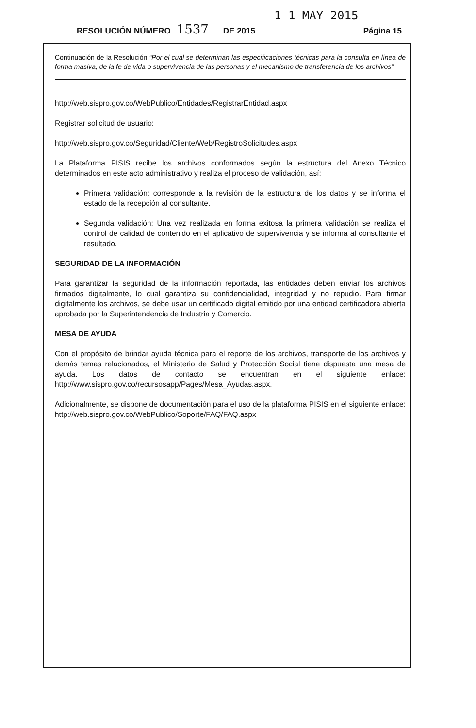1 1 MAY 2015
RESOLUCIÓN NÚMERO 1537 DE 2015 Página 15
Continuación de la Resolución “Por el cual se determinan las especificaciones técnicas para la consulta en línea de forma masiva, de la fe de vida o supervivencia de las personas y el mecanismo de transferencia de los archivos”
http://web.sispro.gov.co/WebPublico/Entidades/RegistrarEntidad.aspx
Registrar solicitud de usuario:
http://web.sispro.gov.co/Seguridad/Cliente/Web/RegistroSolicitudes.aspx
La Plataforma PISIS recibe los archivos conformados según la estructura del Anexo Técnico determinados en este acto administrativo y realiza el proceso de validación, así:
Primera validación: corresponde a la revisión de la estructura de los datos y se informa el estado de la recepción al consultante.
Segunda validación: Una vez realizada en forma exitosa la primera validación se realiza el control de calidad de contenido en el aplicativo de supervivencia y se informa al consultante el resultado.
SEGURIDAD DE LA INFORMACIÓN
Para garantizar la seguridad de la información reportada, las entidades deben enviar los archivos firmados digitalmente, lo cual garantiza su confidencialidad, integridad y no repudio. Para firmar digitalmente los archivos, se debe usar un certificado digital emitido por una entidad certificadora abierta aprobada por la Superintendencia de Industria y Comercio.
MESA DE AYUDA
Con el propósito de brindar ayuda técnica para el reporte de los archivos, transporte de los archivos y demás temas relacionados, el Ministerio de Salud y Protección Social tiene dispuesta una mesa de ayuda. Los datos de contacto se encuentran en el siguiente enlace: http://www.sispro.gov.co/recursosapp/Pages/Mesa_Ayudas.aspx.
Adicionalmente, se dispone de documentación para el uso de la plataforma PISIS en el siguiente enlace: http://web.sispro.gov.co/WebPublico/Soporte/FAQ/FAQ.aspx